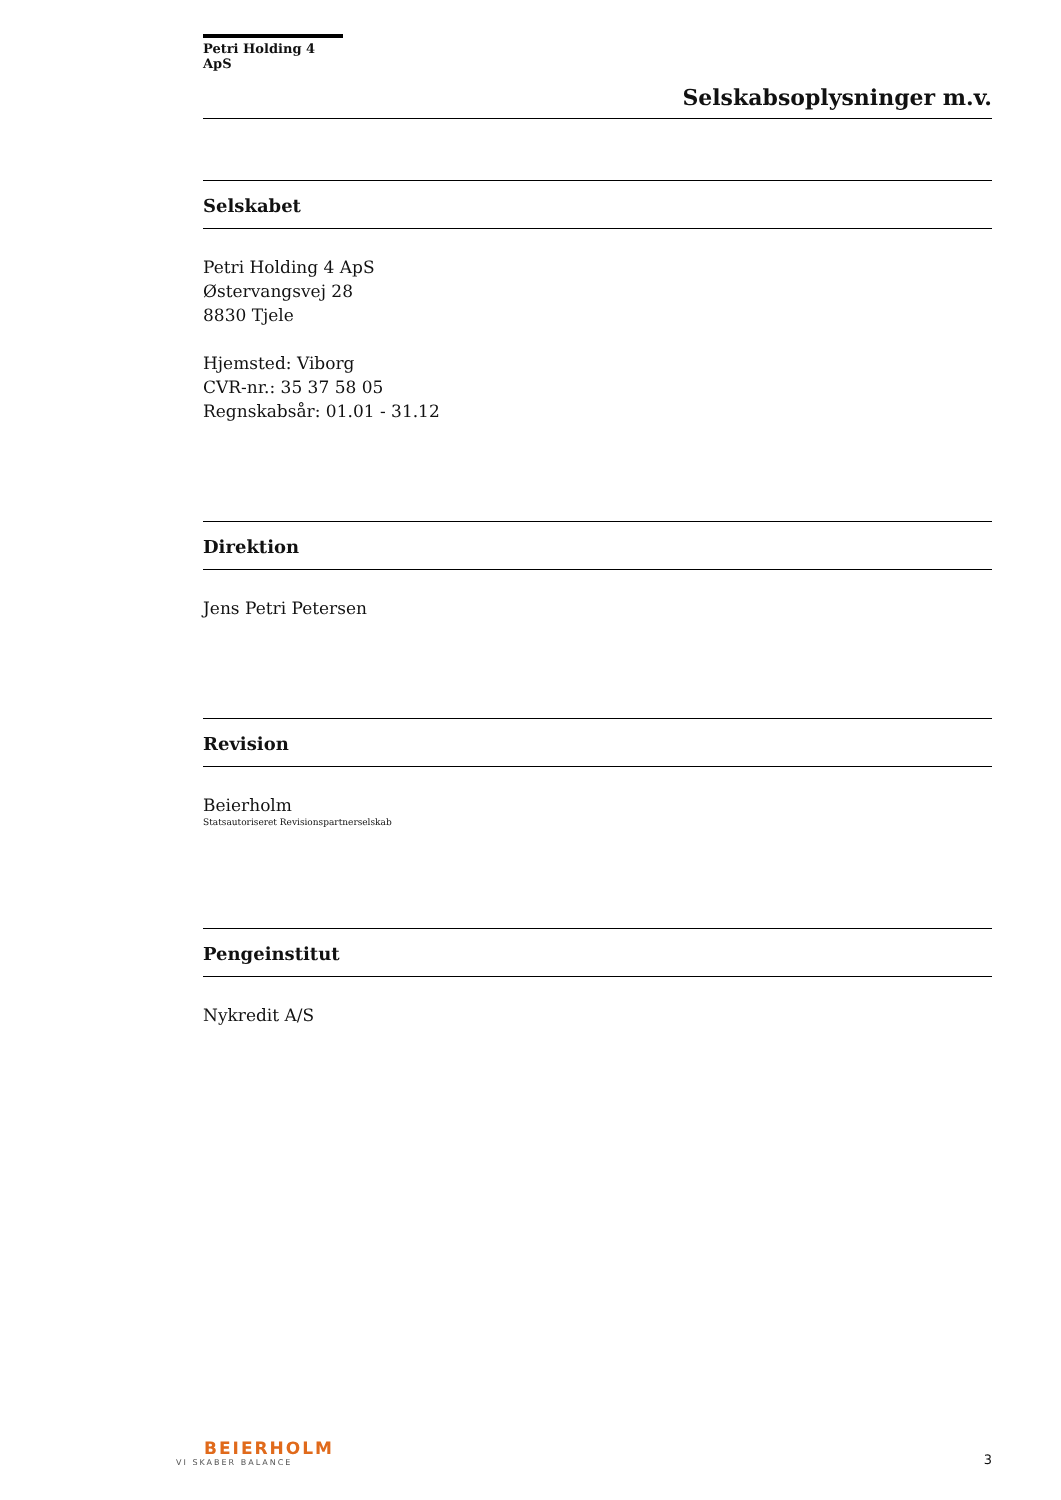Petri Holding 4 ApS
Selskabsoplysninger m.v.
Selskabet
Petri Holding 4 ApS
Østervangsvej 28
8830 Tjele
Hjemsted: Viborg
CVR-nr.: 35 37 58 05
Regnskabsår: 01.01 - 31.12
Direktion
Jens Petri Petersen
Revision
Beierholm
Statsautoriseret Revisionspartnerselskab
Pengeinstitut
Nykredit A/S
BEIERHOLM
VI SKABER BALANCE
3